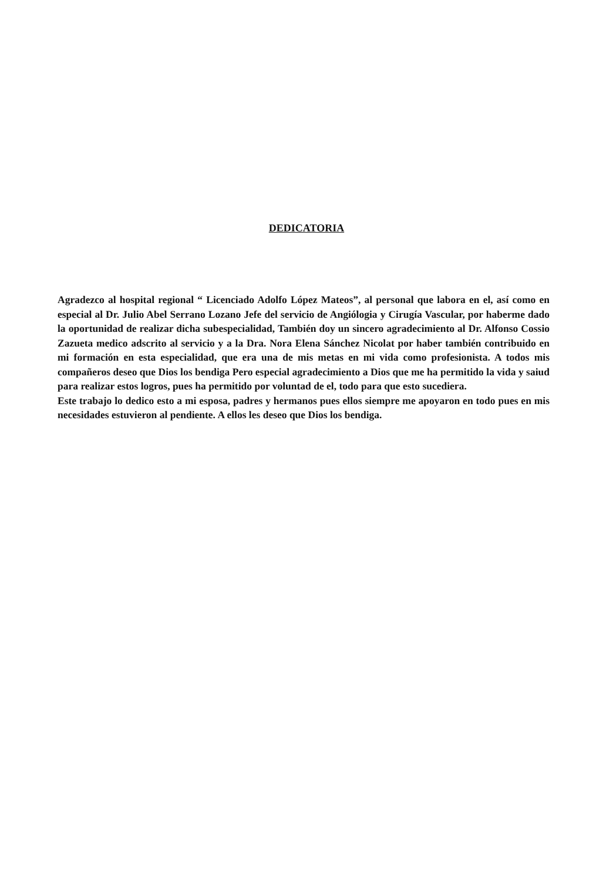DEDICATORIA
Agradezco al hospital regional “ Licenciado Adolfo López Mateos”, al personal que labora en el, así como en especial al Dr. Julio Abel Serrano Lozano Jefe del servicio de Angiólogia y Cirugía Vascular, por haberme dado la oportunidad de realizar dicha subespecialidad, También doy un sincero agradecimiento al Dr. Alfonso Cossio Zazueta medico adscrito al servicio y a la Dra. Nora Elena Sánchez Nicolat por haber también contribuido en mi formación en esta especialidad, que era una de mis metas en mi vida como profesionista. A todos mis compañeros deseo que Dios los bendiga Pero especial agradecimiento a Dios que me ha permitido la vida y saiud para realizar estos logros, pues ha permitido por voluntad de el, todo para que esto sucediera.
Este trabajo lo dedico esto a mi esposa, padres y hermanos pues ellos siempre me apoyaron en todo pues en mis necesidades estuvieron al pendiente. A ellos les deseo que Dios los bendiga.